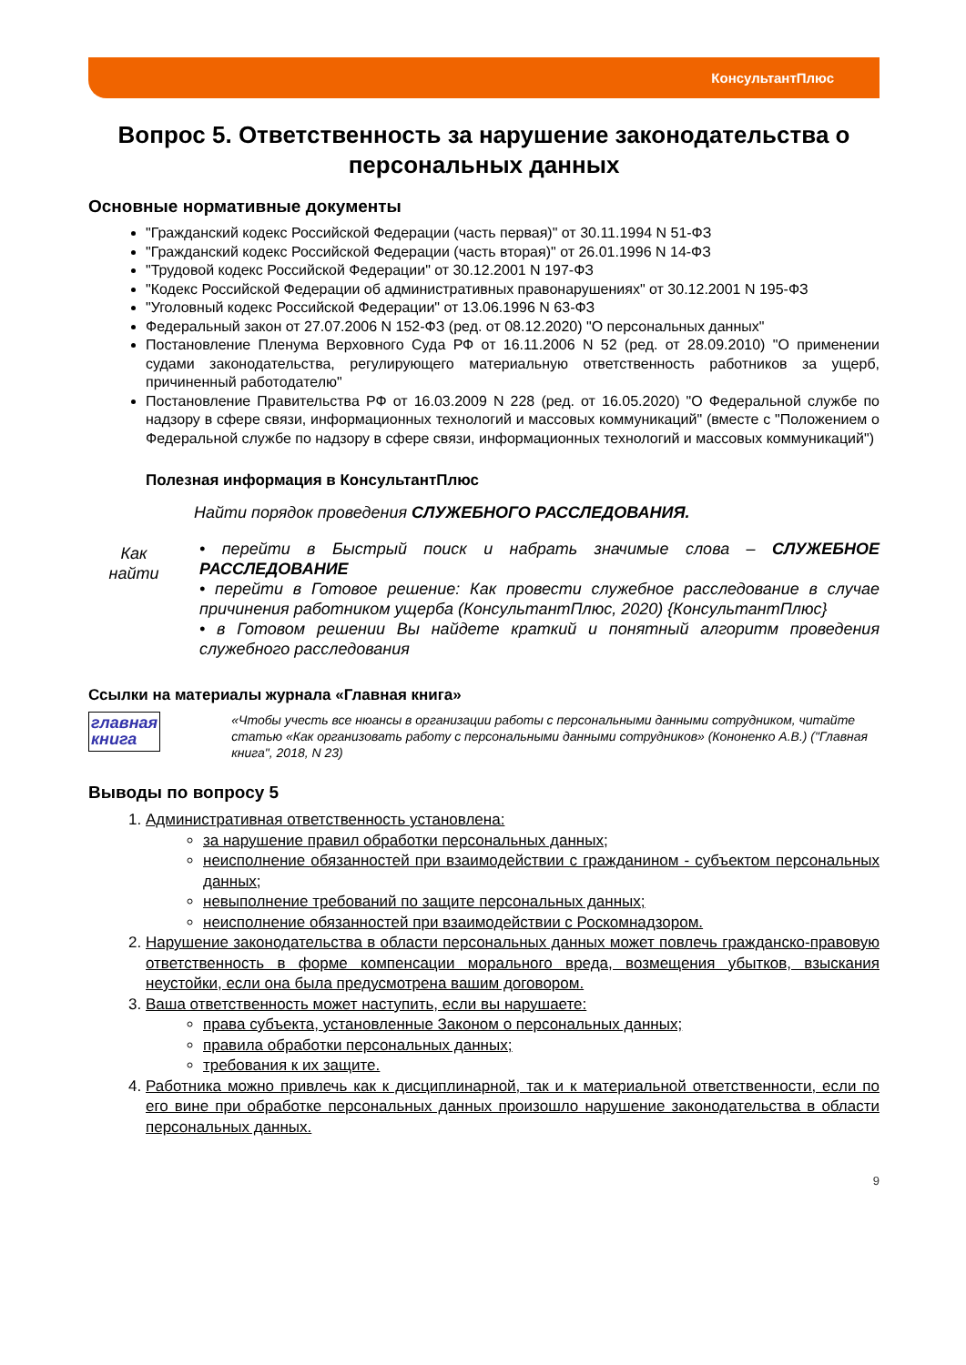КонсультантПлюс
Вопрос 5. Ответственность за нарушение законодательства о персональных данных
Основные нормативные документы
"Гражданский кодекс Российской Федерации (часть первая)" от 30.11.1994 N 51-ФЗ
"Гражданский кодекс Российской Федерации (часть вторая)" от 26.01.1996 N 14-ФЗ
"Трудовой кодекс Российской Федерации" от 30.12.2001 N 197-ФЗ
"Кодекс Российской Федерации об административных правонарушениях" от 30.12.2001 N 195-ФЗ
"Уголовный кодекс Российской Федерации" от 13.06.1996 N 63-ФЗ
Федеральный закон от 27.07.2006 N 152-ФЗ (ред. от 08.12.2020) "О персональных данных"
Постановление Пленума Верховного Суда РФ от 16.11.2006 N 52 (ред. от 28.09.2010) "О применении судами законодательства, регулирующего материальную ответственность работников за ущерб, причиненный работодателю"
Постановление Правительства РФ от 16.03.2009 N 228 (ред. от 16.05.2020) "О Федеральной службе по надзору в сфере связи, информационных технологий и массовых коммуникаций" (вместе с "Положением о Федеральной службе по надзору в сфере связи, информационных технологий и массовых коммуникаций")
Полезная информация в КонсультантПлюс
Как
найти
Найти порядок проведения СЛУЖЕБНОГО РАССЛЕДОВАНИЯ.
• перейти в Быстрый поиск и набрать значимые слова – СЛУЖЕБНОЕ РАССЛЕДОВАНИЕ
• перейти в Готовое решение: Как провести служебное расследование в случае причинения работником ущерба (КонсультантПлюс, 2020) {КонсультантПлюс}
• в Готовом решении Вы найдете краткий и понятный алгоритм проведения служебного расследования
Ссылки на материалы журнала «Главная книга»
главная
книга
«Чтобы учесть все нюансы в организации работы с персональными данными сотрудником, читайте статью «Как организовать работу с персональными данными сотрудников» (Кононенко А.В.) ("Главная книга", 2018, N 23)
Выводы по вопросу 5
1. Административная ответственность установлена:
за нарушение правил обработки персональных данных;
неисполнение обязанностей при взаимодействии с гражданином - субъектом персональных данных;
невыполнение требований по защите персональных данных;
неисполнение обязанностей при взаимодействии с Роскомнадзором.
2. Нарушение законодательства в области персональных данных может повлечь гражданско-правовую ответственность в форме компенсации морального вреда, возмещения убытков, взыскания неустойки, если она была предусмотрена вашим договором.
3. Ваша ответственность может наступить, если вы нарушаете:
права субъекта, установленные Законом о персональных данных;
правила обработки персональных данных;
требования к их защите.
4. Работника можно привлечь как к дисциплинарной, так и к материальной ответственности, если по его вине при обработке персональных данных произошло нарушение законодательства в области персональных данных.
9